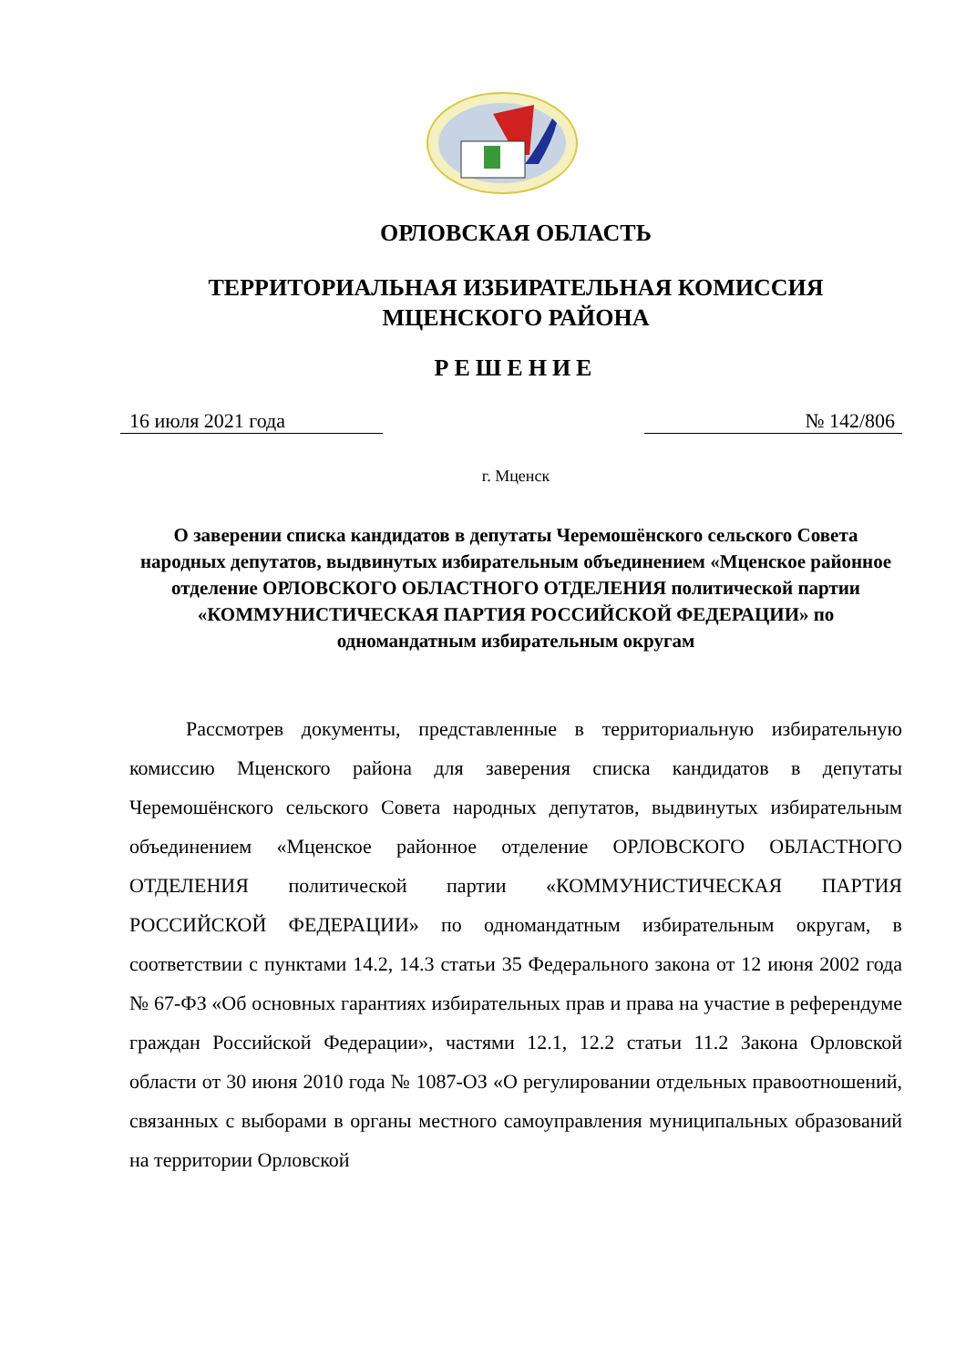ОРЛОВСКАЯ ОБЛАСТЬ
ТЕРРИТОРИАЛЬНАЯ ИЗБИРАТЕЛЬНАЯ КОМИССИЯ
МЦЕНСКОГО РАЙОНА
РЕШЕНИЕ
16 июля 2021 года № 142/806
г. Мценск
О заверении списка кандидатов в депутаты Черемошёнского сельского Совета народных депутатов, выдвинутых избирательным объединением «Мценское районное отделение ОРЛОВСКОГО ОБЛАСТНОГО ОТДЕЛЕНИЯ политической партии «КОММУНИСТИЧЕСКАЯ ПАРТИЯ РОССИЙСКОЙ ФЕДЕРАЦИИ» по одномандатным избирательным округам
Рассмотрев документы, представленные в территориальную избирательную комиссию Мценского района для заверения списка кандидатов в депутаты Черемошёнского сельского Совета народных депутатов, выдвинутых избирательным объединением «Мценское районное отделение ОРЛОВСКОГО ОБЛАСТНОГО ОТДЕЛЕНИЯ политической партии «КОММУНИСТИЧЕСКАЯ ПАРТИЯ РОССИЙСКОЙ ФЕДЕРАЦИИ» по одномандатным избирательным округам, в соответствии с пунктами 14.2, 14.3 статьи 35 Федерального закона от 12 июня 2002 года № 67-ФЗ «Об основных гарантиях избирательных прав и права на участие в референдуме граждан Российской Федерации», частями 12.1, 12.2 статьи 11.2 Закона Орловской области от 30 июня 2010 года № 1087-ОЗ «О регулировании отдельных правоотношений, связанных с выборами в органы местного самоуправления муниципальных образований на территории Орловской